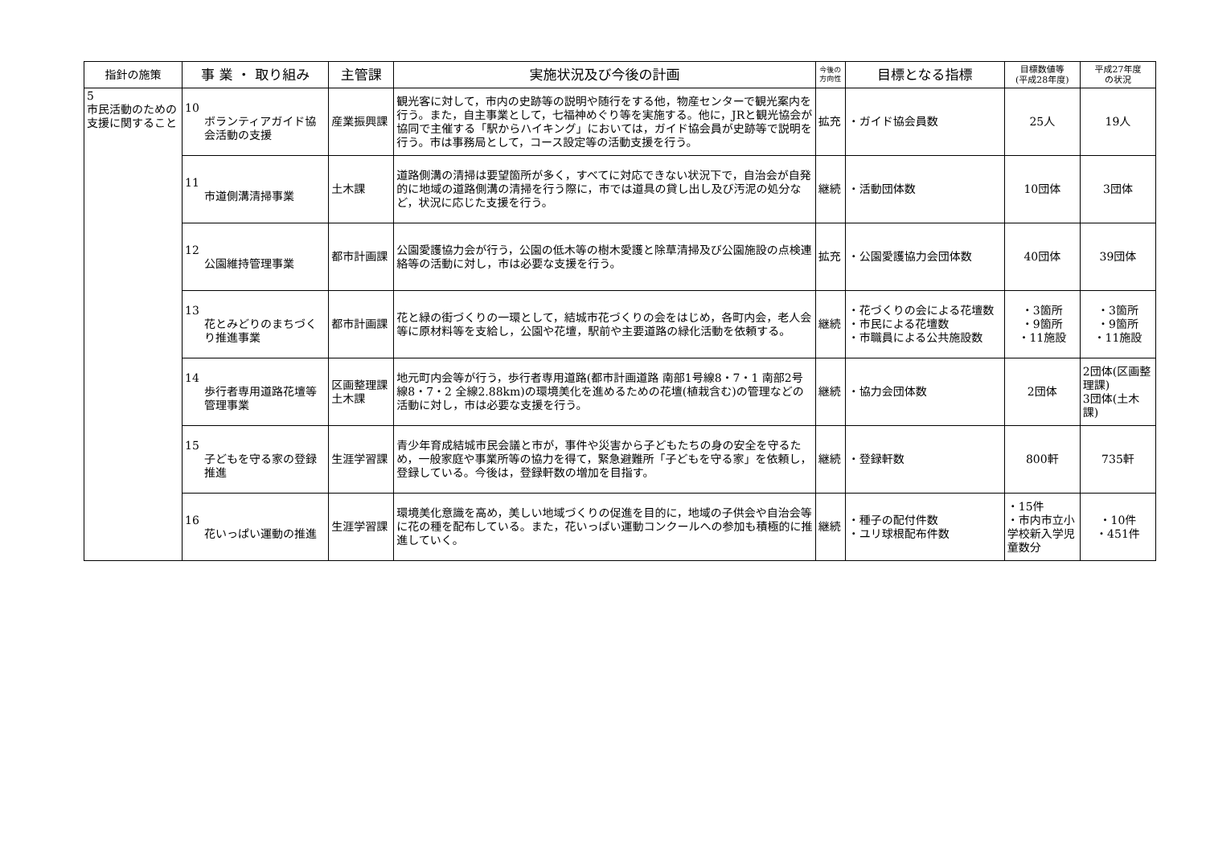| 指針の施策 | 事 業 ・ 取り組み | 主管課 | 実施状況及び今後の計画 | 今後の 方向性 | 目標となる指標 | 目標数値等 (平成28年度) | 平成27年度 の状況 |
| --- | --- | --- | --- | --- | --- | --- | --- |
| 5 市民活動のための支援に関すること | 10 ボランティアガイド協会活動の支援 | 産業振興課 | 観光客に対して，市内の史跡等の説明や随行をする他，物産センターで観光案内を行う。また，自主事業として，七福神めぐり等を実施する。他に，JRと観光協会が協同で主催する「駅からハイキング」においては，ガイド協会員が史跡等で説明を行う。市は事務局として，コース設定等の活動支援を行う。 | 拡充 | ・ガイド協会員数 | 25人 | 19人 |
| | 11 市道側溝清掃事業 | 土木課 | 道路側溝の清掃は要望箇所が多く，すべてに対応できない状況下で，自治会が自発的に地域の道路側溝の清掃を行う際に，市では道具の貸し出し及び汚泥の処分など，状況に応じた支援を行う。 | 継続 | ・活動団体数 | 10団体 | 3団体 |
| | 12 公園維持管理事業 | 都市計画課 | 公園愛護協力会が行う，公園の低木等の樹木愛護と除草清掃及び公園施設の点検連絡等の活動に対し，市は必要な支援を行う。 | 拡充 | ・公園愛護協力会団体数 | 40団体 | 39団体 |
| | 13 花とみどりのまちづくり推進事業 | 都市計画課 | 花と緑の街づくりの一環として，結城市花づくりの会をはじめ，各町内会，老人会等に原材料等を支給し，公園や花壇，駅前や主要道路の緑化活動を依頼する。 | 継続 | ・花づくりの会による花壇数 ・市民による花壇数 ・市職員による公共施設数 | ・3箇所 ・9箇所 ・11施設 | ・3箇所 ・9箇所 ・11施設 |
| | 14 歩行者専用道路花壇等管理事業 | 区画整理課 土木課 | 地元町内会等が行う，歩行者専用道路(都市計画道路 南部1号線8・7・1 南部2号線8・7・2 全線2.88km)の環境美化を進めるための花壇(植栽含む)の管理などの活動に対し，市は必要な支援を行う。 | 継続 | ・協力会団体数 | 2団体 | 2団体(区画整理課) 3団体(土木課) |
| | 15 子どもを守る家の登録推進 | 生涯学習課 | 青少年育成結城市民会議と市が，事件や災害から子どもたちの身の安全を守るため，一般家庭や事業所等の協力を得て，緊急避難所「子どもを守る家」を依頼し，登録している。今後は，登録軒数の増加を目指す。 | 継続 | ・登録軒数 | 800軒 | 735軒 |
| | 16 花いっぱい運動の推進 | 生涯学習課 | 環境美化意識を高め，美しい地域づくりの促進を目的に，地域の子供会や自治会等に花の種を配布している。また，花いっぱい運動コンクールへの参加も積極的に推進していく。 | 継続 | ・種子の配付件数 ・ユリ球根配布件数 | ・15件 ・市内市立小学校新入学児童数分 | ・10件 ・451件 |